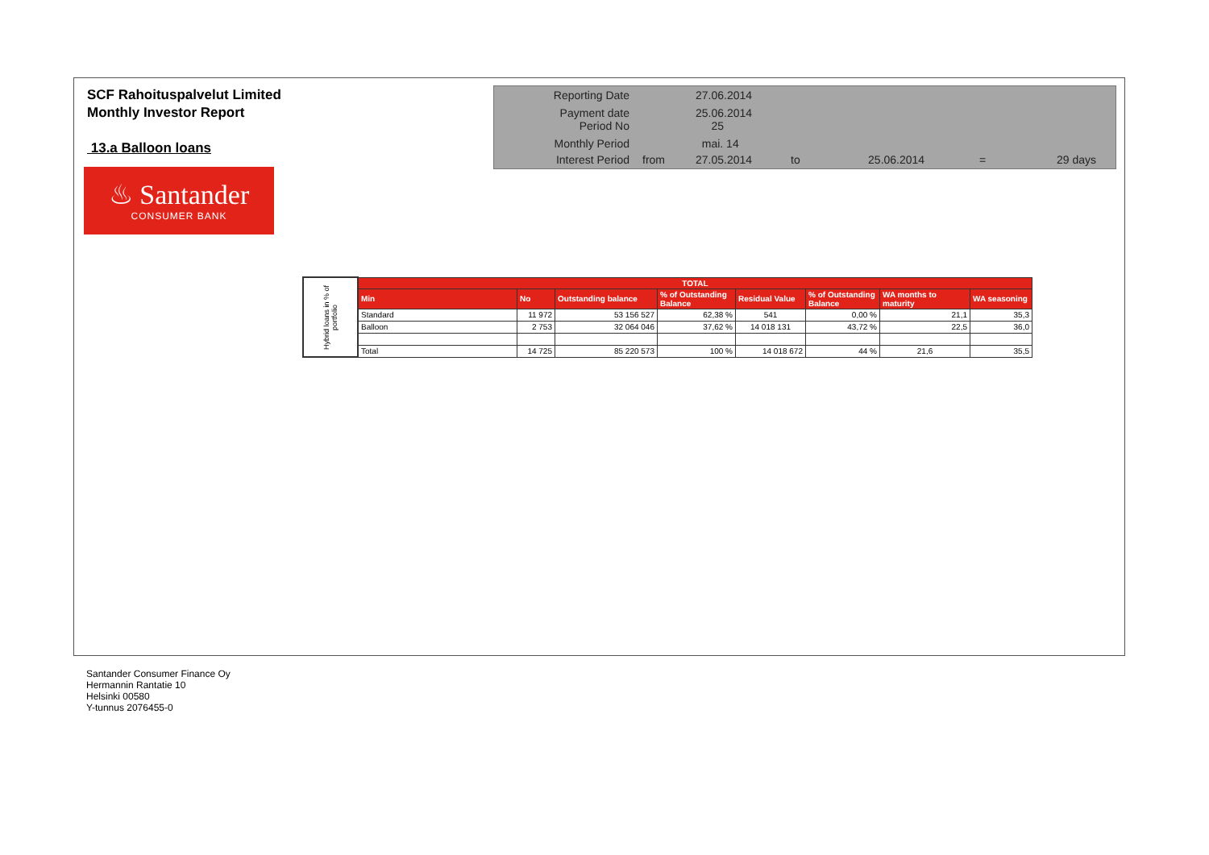SCF Rahoituspalvelut Limited
Monthly Investor Report
13.a Balloon loans
| Reporting Date | | 27.06.2014 | | | | |
| Payment date Period No | | 25.06.2014 25 | | | | |
| Monthly Period | | mai. 14 | | | | |
| Interest Period | from | 27.05.2014 | to | 25.06.2014 | = | 29 days |
♨ Santander
CONSUMER BANK
| Hybrid loans in % of portfolio | TOTAL | | | | | | | |
| | Min | No | Outstanding balance | % of Outstanding Balance | Residual Value | % of Outstanding Balance | WA months to maturity | WA seasoning |
| | Standard | 11 972 | 53 156 527 | 62,38 % | 541 | 0,00 % | 21,1 | 35,3 |
| | Balloon | 2 753 | 32 064 046 | 37,62 % | 14 018 131 | 43,72 % | 22,5 | 36,0 |
| | Total | 14 725 | 85 220 573 | 100 % | 14 018 672 | 44 % | 21,6 | 35,5 |
Santander Consumer Finance Oy
Hermannin Rantatie 10
Helsinki 00580
Y-tunnus 2076455-0